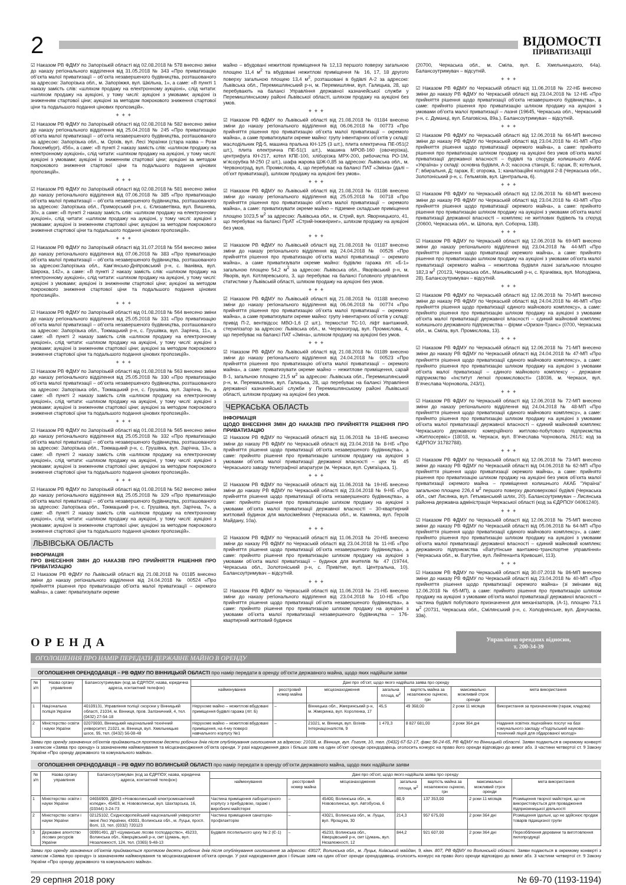2
ВІДОМОСТІ
ПРИВАТИЗАЦІЇ
☑ Наказом РВ ФДМУ по Запорізькій області від 02.08.2018 № 578 внесено зміни до наказу регіонального відділення від 31.05.2018 № 343 «Про приватизацію об’єкта малої приватизації – об’єкта незавершеного будівництва, розташованого за адресою: Запорізька обл., м. Запоріжжя, вул. Шкільна, 1», а саме: «В пункті 1 наказу замість слів: «шляхом продажу на електронному аукціоні», слід читати: «шляхом продажу на аукціоні, у тому числі: аукціоні з умовами; аукціоні із зниженням стартової ціни; аукціоні за методом покрокового зниження стартової ціни та подальшого подання цінових пропозицій».
✦ ✦ ✦
☑ Наказом РВ ФДМУ по Запорізькій області від 02.08.2018 № 582 внесено зміни до наказу регіонального відділення від 25.04.2018 № 245 «Про приватизацію об’єкта малої приватизації – об’єкта незавершеного будівництва, розташованого за адресою: Запорізька обл., м. Оріхів, вул. Лесі Українки (стара назва – Рози Люксембург), 45б», а саме: «В пункті 2 наказу замість слів: «шляхом продажу на електронному аукціоні», слід читати: «шляхом продажу на аукціоні, у тому числі: аукціоні з умовами; аукціоні із зниженням стартової ціни; аукціоні за методом покрокового зниження стартової ціни та подальшого подання цінових пропозицій».
✦ ✦ ✦
☑ Наказом РВ ФДМУ по Запорізькій області від 02.08.2018 № 581 внесено зміни до наказу регіонального відділення від 07.06.2018 № 385 «Про приватизацію об’єкта малої приватизації – об’єкта незавершеного будівництва, розташованого за адресою: Запорізька обл., Приморський р-н, с. Єлизаветівка, вул. Вишнева, 30», а саме: «В пункті 2 наказу замість слів: «шляхом продажу на електронному аукціоні», слід читати: «шляхом продажу на аукціоні, у тому числі: аукціоні з умовами; аукціоні із зниженням стартової ціни; аукціоні за методом покрокового зниження стартової ціни та подальшого подання цінових пропозицій».
✦ ✦ ✦
☑ Наказом РВ ФДМУ по Запорізькій області від 31.07.2018 № 554 внесено зміни до наказу регіонального відділення від 07.06.2018 № 383 «Про приватизацію об’єкта малої приватизації – об’єкта незавершеного будівництва, розташованого за адресою:Запорізька обл., Кам’янсько-Дніпровський р-н, с. Іванівка, вул. Широка, 142», а саме: «В пункті 2 наказу замість слів: «шляхом продажу на електронному аукціоні», слід читати: «шляхом продажу на аукціоні, у тому числі: аукціоні з умовами; аукціоні із зниженням стартової ціни; аукціоні за методом покрокового зниження стартової ціни та подальшого подання цінових пропозицій».
✦ ✦ ✦
☑ Наказом РВ ФДМУ по Запорізькій області від 01.08.2018 № 564 внесено зміни до наказу регіонального відділення від 25.05.2018 № 331 «Про приватизацію об’єкта малої приватизації – об’єкта незавершеного будівництва, розташованого за адресою: Запорізька обл., Токмацький р-н, с. Грушівка, вул. Зарічна, 11», а саме: «В пункті 2 наказу замість слів «шляхом продажу на електронному аукціоні», слід читати: «шляхом продажу на аукціоні, у тому числі: аукціоні з умовами; аукціоні із зниженням стартової ціни; аукціоні за методом покрокового зниження стартової ціни та подальшого подання цінових пропозицій».
✦ ✦ ✦
☑ Наказом РВ ФДМУ по Запорізькій області від 01.08.2018 № 563 внесено зміни до наказу регіонального відділення від 25.05.2018 № 330 «Про приватизацію об’єкта малої приватизації – об’єкта незавершеного будівництва, розташованого за адресою: Запорізька обл., Токмацький р-н, с. Грушівка, вул. Зарічна, 9», а саме: «В пункті 2 наказу замість слів «шляхом продажу на електронному аукціоні», слід читати: «шляхом продажу на аукціоні, у тому числі: аукціоні з умовами; аукціоні із зниженням стартової ціни; аукціоні за методом покрокового зниження стартової ціни та подальшого подання цінових пропозицій».
✦ ✦ ✦
☑ Наказом РВ ФДМУ по Запорізькій області від 01.08.2018 № 565 внесено зміни до наказу регіонального відділення від 25.05.2018 № 332 «Про приватизацію об’єкта малої приватизації – об’єкта незавершеного будівництва, розташованого за адресою: Запорізька обл., Токмацький р-н, с. Грушівка, вул. Зарічна, 13», а саме: «В пункті 2 наказу замість слів «шляхом продажу на електронному аукціоні», слід читати: «шляхом продажу на аукціоні, у тому числі: аукціоні з умовами; аукціоні із зниженням стартової ціни; аукціоні за методом покрокового зниження стартової ціни та подальшого подання цінових пропозицій».
✦ ✦ ✦
☑ Наказом РВ ФДМУ по Запорізькій області від 01.08.2018 № 562 внесено зміни до наказу регіонального відділення від 25.05.2018 № 329 «Про приватизацію об’єкта малої приватизації – об’єкта незавершеного будівництва, розташованого за адресою: Запорізька обл., Токмацький р-н, с. Грушівка, вул. Зарічна, 7», а саме: «В пункті 2 наказу замість слів «шляхом продажу на електронному аукціоні», слід читати: «шляхом продажу на аукціоні, у тому числі: аукціоні з умовами; аукціоні із зниженням стартової ціни; аукціоні за методом покрокового зниження стартової ціни та подальшого подання цінових пропозицій».
ЛЬВІВСЬКА ОБЛАСТЬ
ІНФОРМАЦІЯ
ПРО ВНЕСЕННЯ ЗМІН ДО НАКАЗІВ ПРО ПРИЙНЯТТЯ РІШЕННЯ ПРО ПРИВАТИЗАЦІЮ
☑ Наказом РВ ФДМУ по Львівській області від 21.08.2018 № 01185 внесено зміни до наказу регіонального відділення від 24.04.2018 № 00524 «Про прийняття рішення про приватизацію об’єкта малої приватизації – окремого майна», а саме: приватизувати окреме
майно – вбудовані нежитлові приміщення № 12,13 першого поверху загальною площею 11,4 м<sup>2</sup> та вбудовані нежитлові приміщення № 16, 17, 18 другого поверху загальною площею 13,4 м<sup>2</sup>, розташовані в будівлі А-2 за адресою: Львівська обл., Перемишлянський р-н, м. Перемишляни, вул. Галицька, 28, що перебувають на балансі Управління державної казначейської служби у Перемишлянському районі Львівської області, шляхом продажу на аукціоні без умов.
✦ ✦ ✦
☑ Наказом РВ ФДМУ по Львівській області від 21.08.2018 № 01184 внесено зміни до наказу регіонального відділення від 06.06.2018 № 00773 «Про прийняття рішення про приватизацію об’єкта малої приватизації – окремого майна», а саме приватизувати окреме майно: групу інвентарних об’єктів у складі: маслодільник РД-5, машина пральна КН-125 (3 шт.), плита електрична ПЕ-051(2 шт.), плита електрична ПЕ-51(1 шт.), машина МРОВ-160 (овочерізка), центрифуга КН-217, котел КПЕ-100, хліборізка МРХ-200, рибочистка РО-1М, м’ясорубка М-250 (2 шт.), шафа жарова ШЖ-0,85 за адресою: Львівська обл., м. Червоноград, вул. Промислова, 4, що перебуває на балансі ПАТ «Зміна» (далі – об’єкт приватизації), шляхом продажу на аукціоні без умов».
✦ ✦ ✦
☑ Наказом РВ ФДМУ по Львівській області від 21.08.2018 № 01186 внесено зміни до наказу регіонального відділення від 25.05.2018 № 00718 «Про прийняття рішення про приватизацію об’єкта малої приватизації – окремого майна», а саме: приватизувати окреме майно – підземне складське приміщення площею 1023,5 м<sup>2</sup> за адресою: Львівська обл., м. Стрий, вул. Яворницького, 41, що перебуває на балансі ПрАТ «Стрий-Інжиніринг», шляхом продажу на аукціоні без умов.
✦ ✦ ✦
☑ Наказом РВ ФДМУ по Львівській області від 21.08.2018 № 01187 внесено зміни до наказу регіонального відділення від 24.04.2018 № 00526 «Про прийняття рішення про приватизацію об’єкта малої приватизації – окремого майна», а саме приватизувати окреме майно: будівлю гаража літ. «Б-1» загальною площею 54,2 м<sup>2</sup> за адресою: Львівська обл., Яворівський р-н, м. Яворів, вул. Котляревського, 3, що перебуває на балансі Головного управління статистики у Львівській області, шляхом продажу на аукціоні без умов.
✦ ✦ ✦
☑ Наказом РВ ФДМУ по Львівській області від 21.08.2018 № 01188 внесено зміни до наказу регіонального відділення від 06.06.2018 № 00774 «Про прийняття рішення про приватизацію об’єкта малої приватизації – окремого майна», а саме приватизувати окреме майно: групу інвентарних об’єктів у складі: привід П-2, вентвідсос МВО-1,6 (2 шт.), термостат ТС-10, ліфт вантажний, стерилізатор за адресою: Львівська обл., м. Червоноград, вул. Промислова, 4, що перебуває на балансі ПАТ «Зміна», шляхом продажу на аукціоні без умов.
✦ ✦ ✦
☑ Наказом РВ ФДМУ по Львівській області від 21.08.2018 № 01189 внесено зміни до наказу регіонального відділення від 24.04.2018 № 00523 «Про прийняття рішення про приватизацію об’єкта малої приватизації – окремого майна», а саме: приватизувати окреме майно – нежитлове приміщення, сарай В-1, загальною площею 21,5 м<sup>2</sup> за адресою: Львівська обл., Перемишлянський р-н, м. Перемишляни, вул. Галицька, 28, що перебуває на балансі Управління державної казначейської служби у Перемишлянському районі Львівської області, шляхом продажу на аукціоні без умов.
ЧЕРКАСЬКА ОБЛАСТЬ
ІНФОРМАЦІЯ
ЩОДО ВНЕСЕННЯ ЗМІН ДО НАКАЗІВ ПРО ПРИЙНЯТТЯ РІШЕННЯ ПРО ПРИВАТИЗАЦІЮ
☑ Наказом РВ ФДМУ по Черкаській області від 11.06.2018 № 18-НБ внесено зміни до наказу РВ ФДМУ по Черкаській області від 23.04.2018 № 8-НБ «Про прийняття рішення щодо приватизації об’єкта незавершеного будівництва», а саме: прийнято рішення про приватизацію шляхом продажу на аукціоні з умовами об’єкта малої приватизації державної власності – цех № 45 Черкаського заводу телеграфної апаратури (м. Черкаси, вул. Сумгаїцька, 1).
✦ ✦ ✦
☑ Наказом РВ ФДМУ по Черкаській області від 11.06.2018 № 19-НБ внесено зміни до наказу РВ ФДМУ по Черкаській області від 23.04.2018 № 9-НБ «Про прийняття рішення щодо приватизації об’єкта незавершеного будівництва», а саме: прийнято рішення про приватизацію шляхом продажу на аукціоні з умовами об’єкта малої приватизації державної власності – 30-квартирний житловий будинок для малосімейних (Черкаська обл., м. Камянка, вул. Героїв Майдану, 10а).
✦ ✦ ✦
☑ Наказом РВ ФДМУ по Черкаській області від 11.06.2018 № 20-НБ внесено зміни до наказу РВ ФДМУ по Черкаській області від 23.04.2018 № 11-НБ «Про прийняття рішення щодо приватизації об’єкта незавершеного будівництва», а саме: прийнято рішення про приватизацію шляхом продажу на аукціоні з умовами об’єкта малої приватизації – будинок для вчителів № 47 (19744, Черкаська обл., Золотоніський р-н, с. Привітне, вул. Центральна, 10). Балансоутримувач – відсутній.
✦ ✦ ✦
☑ Наказом РВ ФДМУ по Черкаській області від 11.06.2018 № 21-НБ внесено зміни до наказу регіонального відділення від 23.04.2018 № 10-НБ «Про прийняття рішення щодо приватизації об’єкта незавершеного будівництва», а саме: прийнято рішення про приватизацію шляхом продажу на аукціоні з умовами об’єкта малої приватизації незавершеного будівництва – 176-квартирний житловий будинок
(20700, Черкаська обл., м. Сміла, вул. Б. Хмельницького, 64а). Балансоутримувач – відсутній.
✦ ✦ ✦
☑ Наказом РВ ФДМУ по Черкаській області від 11.06.2018 № 22-НБ внесено зміни до наказу РВ ФДМУ по Черкаській області від 23.04.2018 № 12-НБ «Про прийняття рішення щодо приватизації об’єкта незавершеного будівництва», а саме: прийнято рішення про приватизацію шляхом продажу на аукціоні з умовами об’єкта малої приватизації – лазня (19645, Черкаська обл., Черкаський р-н, с. Думанці, вул. Благовісна, 89а.). Балансоутримувач – відсутній.
✦ ✦ ✦
☑ Наказом РВ ФДМУ по Черкаській області від 12.06.2018 № 66-МП внесено зміни до наказу РВ ФДМУ по Черкаській області від 23.04.2018 № 41-МП «Про прийняття рішення щодо приватизації окремого майна», а саме: прийнято рішення про приватизацію шляхом продажу на аукціоні без умов об’єкта малої приватизації державної власності – будівлі та споруди колишнього АКАБ «Україна» у складі: основна будівля, А-3; насосна станція, Б; гараж, В; котельня, Г; вбиральня, Д; гараж, Е; огорожа, 1; каналізаційні колодязі 2-8 (Черкаська обл., Золотоніський р-н, с. Гельмязів, вул. Центральна, 6).
✦ ✦ ✦
☑ Наказом РВ ФДМУ по Черкаській області від 12.06.2018 № 68-МП внесено зміни до наказу РВ ФДМУ по Черкаській області від 23.04.2018 № 43-МП «Про прийняття рішення щодо приватизації окремого майна», а саме: прийнято рішення про приватизацію шляхом продажу на аукціоні з умовами об’єкта малої приватизації державної власності – комплекс не житлових будівель та споруд (20600, Черкаська обл., м. Шпола, вул. Соборна, 138).
✦ ✦ ✦
☑ Наказом РВ ФДМУ по Черкаській області від 12.06.2018 № 69-МП внесено зміни до наказу регіонального відділення від 23.04.2018 № 44-МП «Про прийняття рішення щодо приватизації окремого майна», а саме: прийнято рішення про приватизацію шляхом продажу на аукціоні з умовами об’єкта малої приватизації окремого майна – нежитлова будівля лазні загальною площею 182,3 м<sup>2</sup> (20123, Черкаська обл., Маньківський р-н, с. Крачківка, вул. Молодіжна, 28). Балансоутримувач – відсутній.
✦ ✦ ✦
☑ Наказом РВ ФДМУ по Черкаській області від 12.06.2018 № 70-МП внесено зміни до наказу РВ ФДМУ по Черкаській області від 24.04.2018 № 46-МП «Про прийняття рішення щодо приватизації єдиного майнового комплексу», а саме: прийнято рішення про приватизацію шляхом продажу на аукціоні з умовами об’єкта малої приватизації державної власності – єдиний майновий комплекс колишнього державного підприємства – фірми «Оризон-Транс» (0700, Черкаська обл., м. Сміла, вул. Промислова, 13).
✦ ✦ ✦
☑ Наказом РВ ФДМУ по Черкаській області від 12.06.2018 № 71-МП внесено зміни до наказу РВ ФДМУ по Черкаській області від 24.04.2018 № 47-МП «Про прийняття рішення щодо приватизації єдиного майнового комплексу», а саме: прийнято рішення про приватизацію шляхом продажу на аукціоні з умовами об’єкта малої приватизації – єдиного майнового комплексу – державне підприємство «Інститут легкої промисловості» (18036, м. Черкаси, вул. В’ячеслава Чорновола, 243/1).
✦ ✦ ✦
☑ Наказом РВ ФДМУ по Черкаській області від 12.06.2018 № 72-МП внесено зміни до наказу регіонального відділення від 24.04.2018 № 48-МП «Про прийняття рішення щодо приватизації єдиного майнового комплексу», а саме: прийнято рішення про приватизацію шляхом продажу на аукціоні з умовами об’єкта малої приватизації державної власності – єдиний майновий комплекс Черкаського державного комерційного житлово-побутового підприємства «Житлосервіс» (18018, м. Черкаси, вул. В’ячеслава Чорновола, 261/1; код за ЄДРПОУ 31782788).
✦ ✦ ✦
☑ Наказом РВ ФДМУ по Черкаській області від 12.06.2018 № 73-МП внесено зміни до наказу РВ ФДМУ по Черкаській області від 04.06.2018 № 62-МП «Про прийняття рішення щодо приватизації окремого майна», а саме: прийнято рішення про приватизацію шляхом продажу на аукціоні без умов об’єкта малої приватизації окремого майна – приміщення колишнього АКАБ "Україна" загальною площею 226,4 м<sup>2</sup> першого поверху двоповерхової будівлі (Черкаська обл., смт Лисянка, вул. Гетьманський шлях, 20). Балансоутримувач – Лисянська районна державна адміністрація Черкаської області (код за ЄДРПОУ 04061240).
✦ ✦ ✦
☑ Наказом РВ ФДМУ по Черкаській області від 12.06.2018 № 75-МП внесено зміни до наказу РВ ФДМУ по Черкаській області від 05.06.2018 № 64-МП «Про прийняття рішення щодо приватизації єдиного майнового комплексу», а саме: прийнято рішення про приватизацію шляхом продажу на аукціоні з умовами об’єкта малої приватизації державної власності – єдиний майновий комплекс державного підприємства «Ватутінське вантажно-транспортне управління» (Черкаська обл., м. Ватутіне, вул. Лейтенанта Кривошеї, 113).
✦ ✦ ✦
☑ Наказом РВ ФДМУ по Черкаській області від 30.07.2018 № 86-МП внесено зміни до наказу РВ ФДМУ по Черкаській області від 23.04.2018 № 40-МП «Про прийняття рішення щодо приватизації окремого майна» (зі змінами від 12.06.2018 № 65-МП), а саме: прийнято рішення про приватизацію шляхом продажу на аукціоні з умовами об’єкта малої приватизації державної власності – частина будівлі побутового призначення для механізаторів, (А-1), площею 73,1 м<sup>2</sup> (20731, Черкаська обл., Смілянський р-н, с. Холоднянське, вул. Докучаєва, 33в).
ОРЕНДА
ОГОЛОШЕННЯ ПРО НАМІР ПЕРЕДАТИ ДЕРЖАВНЕ МАЙНО В ОРЕНДУ
Управління орендних відносин,
т. 200-34-39
ОГОЛОШЕННЯ ОРЕНДОДАВЦЯ – РВ ФДМУ ПО ВІННИЦЬКІЙ ОБЛАСТІ про намір передати в оренду об’єкти державного майна, щодо яких надійшли заяви
| № з/п | Назва органу управління | Балансоутримувач (код за ЄДРПОУ, назва, юридична адреса, контактний телефон) | Дані про об’єкт, щодо якого надійшла заява про оренду | | | | | | |
| --- | --- | --- | --- | --- | --- | --- | --- | --- | --- |
| | | | найменування | реєстровий номер майна | місцезнаходження | загальна площа, м<sup>2</sup> | вартість майна за незалежною оцінкою, грн | максимально можливий строк оренди | мета використання |
| 1 | Національна поліція України | 40109131, Управління поліції охорони у Вінницькій області, 21034, м. Вінниця, пров. Залізничний, 4, тел. (0432) 27-54-18 | Нерухоме майно – нежитлові вбудовані приміщення будівлі гаража (літ. Б) | – | Вінницька обл., Жмеринський р-н, м. Жмеринка, вул. Короленка, 17 | 45,5 | 49 368,00 | 2 роки 11 місяців | Використання за призначенням (гараж, кладова) |
| 2 | Міністерство освіти і науки України | 02070693, Вінницький національний технічний університет, 21021, м. Вінниця, вул. Хмельницьке шосе, 95, тел. (0432) 56-08-48 | Нерухоме майно – нежитлові вбудовані приміщення, на 4-му поверсі навчального корпусу №1 | – | 21021, м. Вінниця, вул. Воїнів-Інтернаціоналістів, 9 | 1 470,3 | 8 827 681,00 | 2 роки 364 дні | Надання освітніх ліцензійних послуг на базі комунального закладу «Подільський науково-технічний ліцей для обдарованої молоді» |
Заяви про оренду зазначених об’єктів приймаються протягом десяти робочих днів після опублікування оголошення за адресою: 21018, м. Вінниця, вул. Гоголя, 10, тел. (0432) 67-52-17, факс 56-24-65, РВ ФДМУ по Вінницькій області. Заяви подаються в окремому конверті з написом «Заява про оренду» із зазначенням найменування та місцезнаходження об’єкта оренди. У разі надходження двох і більше заяв на один об’єкт оренди орендодавець оголосить конкурс на право його оренди відповідно до вимог абз. 3 частини четвертої ст. 9 Закону України «Про оренду державного та комунального майна».
ОГОЛОШЕННЯ ОРЕНДОДАВЦЯ – РВ ФДМУ ПО ВОЛИНСЬКІЙ ОБЛАСТІ про намір передати в оренду об’єкти державного майна, щодо яких надійшли заяви
| № з/п | Назва органу управління | Балансоутримувач (код за ЄДРПОУ, назва, юридична адреса, контактний телефон) | Дані про об’єкт, щодо якого надійшла заява про оренду | | | | | | |
| --- | --- | --- | --- | --- | --- | --- | --- | --- | --- |
| | | | найменування | реєстровий номер майна | місцезнаходження | загальна площа, м<sup>2</sup> | вартість майна за незалежною оцінкою, грн | максимально можливий строк оренди | мета використання |
| 1 | Міністерство освіти і науки України | 04656909, ДВНЗ «Нововолинський електромеханічний коледж», 45403, м. Нововолинськ, вул. Шахтарська, 16, (03344) 3-24-73 | Частина приміщення лабораторного корпусу з прибудовою, гаражі і виробничі майстерні | – | 45400, Волинська обл., м. Нововолинськ, вул. Автобусна, 6 | 80,9 | 137 353,00 | 2 роки 11 місяців | Розміщення творчої майстерні, що не використовується для провадження підприємницької діяльності |
| 2 | Міністерство освіти і науки України | 02125102, Східноєвропейський національний університет імені Лесі Українки, 43001, Волинська обл., м. Луцьк, просп. Волі, 13, тел. (0332) 720123 | Частина приміщення санаторію-профілакторію | – | 43021, Волинська обл., м. Луцьк, вул. Ярощука, 30 | 214,3 | 957 675,00 | 2 роки 364 дні | Розміщення їдальні, що не здійснює продаж товарів підакцизної групи |
| 3 | Державне агентство лісових ресурсів України | 00991491, ДП «Цуманське лісове господарство», 45233, Волинська обл., Ківерцівський р-н, смт Цумань, вул. Незалежності, 124, тел. (3365) 9-48-13 | Будівля лісопильного цеху № 2 (Є-1) | – | 45233, Волинська обл., Ківерцівський р-н, смт Цумань, вул. Незалежності, 12 | 844,2 | 921 607,00 | 2 роки 364 дні | Переобблення деревини та виготовлення пилопродукції |
Заяви про оренду зазначених об’єктів приймаються протягом десяти робочих днів після опублікування оголошення за адресою: 43027, Волинська обл., м. Луцьк, Київський майдан, 9, кімн. 807, РВ ФДМУ по Волинській області. Заяви подаються в окремому конверті з написом «Заява про оренду» із зазначенням найменування та місцезнаходження об’єкта оренди. У разі надходження двох і більше заяв на один об’єкт оренди орендодавець оголосить конкурс на право його оренди відповідно до вимог абз. 3 частини четвертої ст. 9 Закону України «Про оренду державного та комунального майна».
29 серпня 2018 року № 69-70 (1193-1194)